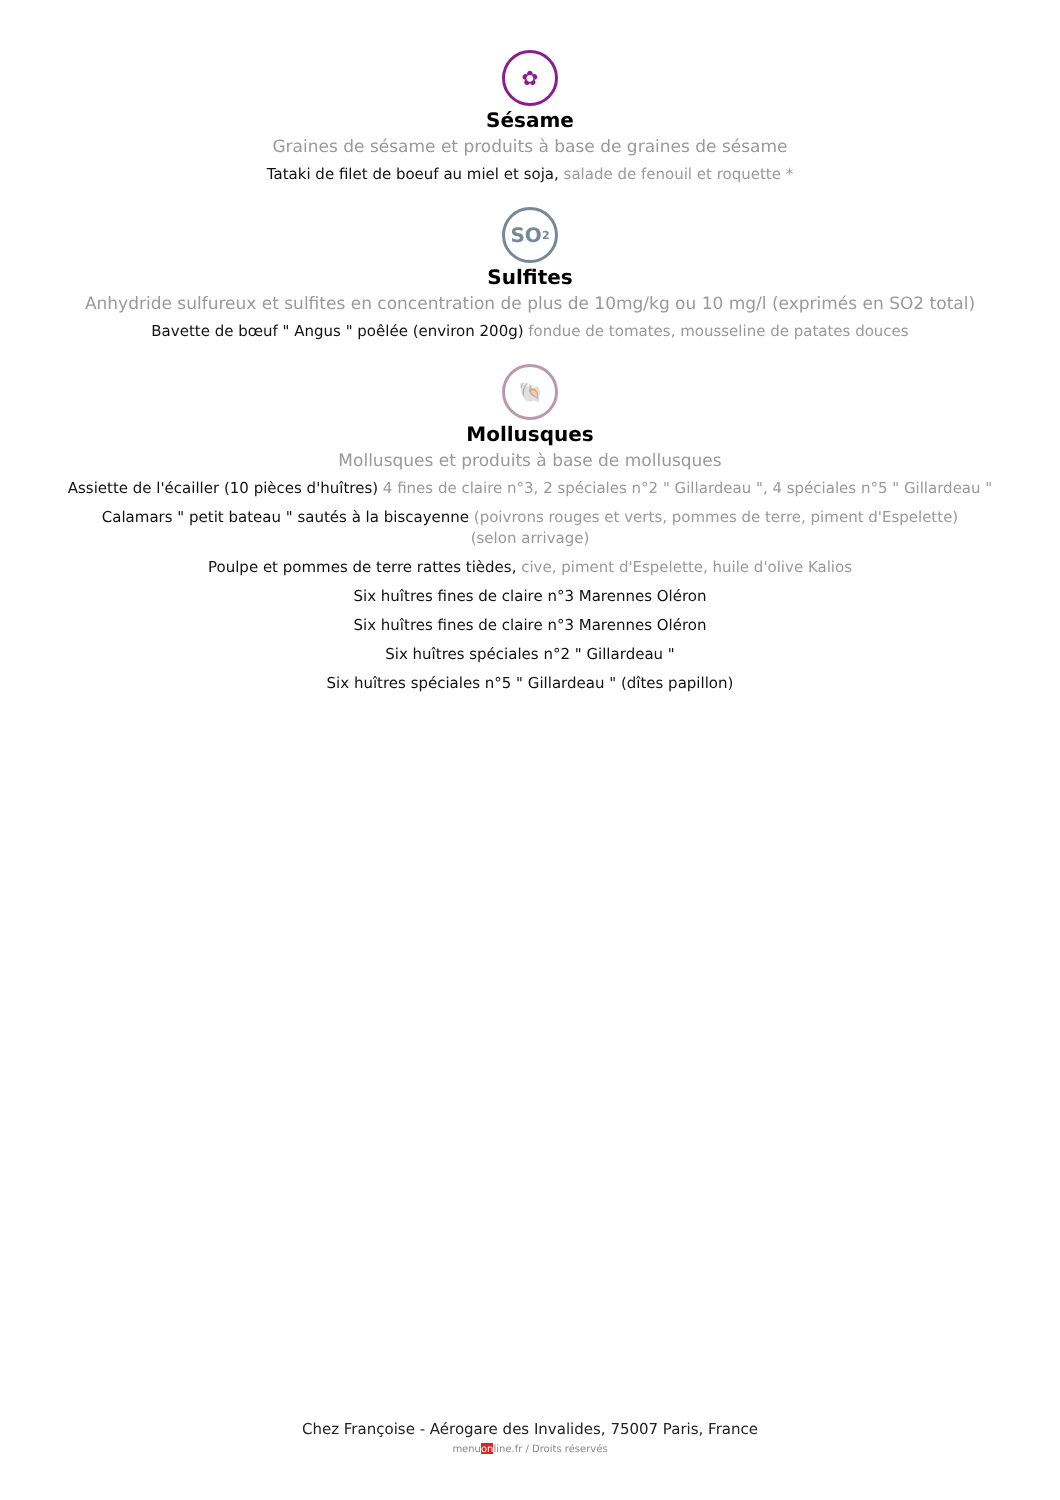✿
Sésame
Graines de sésame et produits à base de graines de sésame
Tataki de filet de boeuf au miel et soja, salade de fenouil et roquette *
SO<sub>2</sub>
Sulfites
Anhydride sulfureux et sulfites en concentration de plus de 10mg/kg ou 10 mg/l (exprimés en SO2 total)
Bavette de bœuf " Angus " poêlée (environ 200g) fondue de tomates, mousseline de patates douces
🐚
Mollusques
Mollusques et produits à base de mollusques
Assiette de l'écailler (10 pièces d'huîtres) 4 fines de claire n°3, 2 spéciales n°2 " Gillardeau ", 4 spéciales n°5 " Gillardeau "
Calamars " petit bateau " sautés à la biscayenne (poivrons rouges et verts, pommes de terre, piment d'Espelette)
(selon arrivage)
Poulpe et pommes de terre rattes tièdes, cive, piment d'Espelette, huile d'olive Kalios
Six huîtres fines de claire n°3 Marennes Oléron
Six huîtres fines de claire n°3 Marennes Oléron
Six huîtres spéciales n°2 " Gillardeau "
Six huîtres spéciales n°5 " Gillardeau " (dîtes papillon)
Chez Françoise - Aérogare des Invalides, 75007 Paris, France
menuonline.fr / Droits réservés